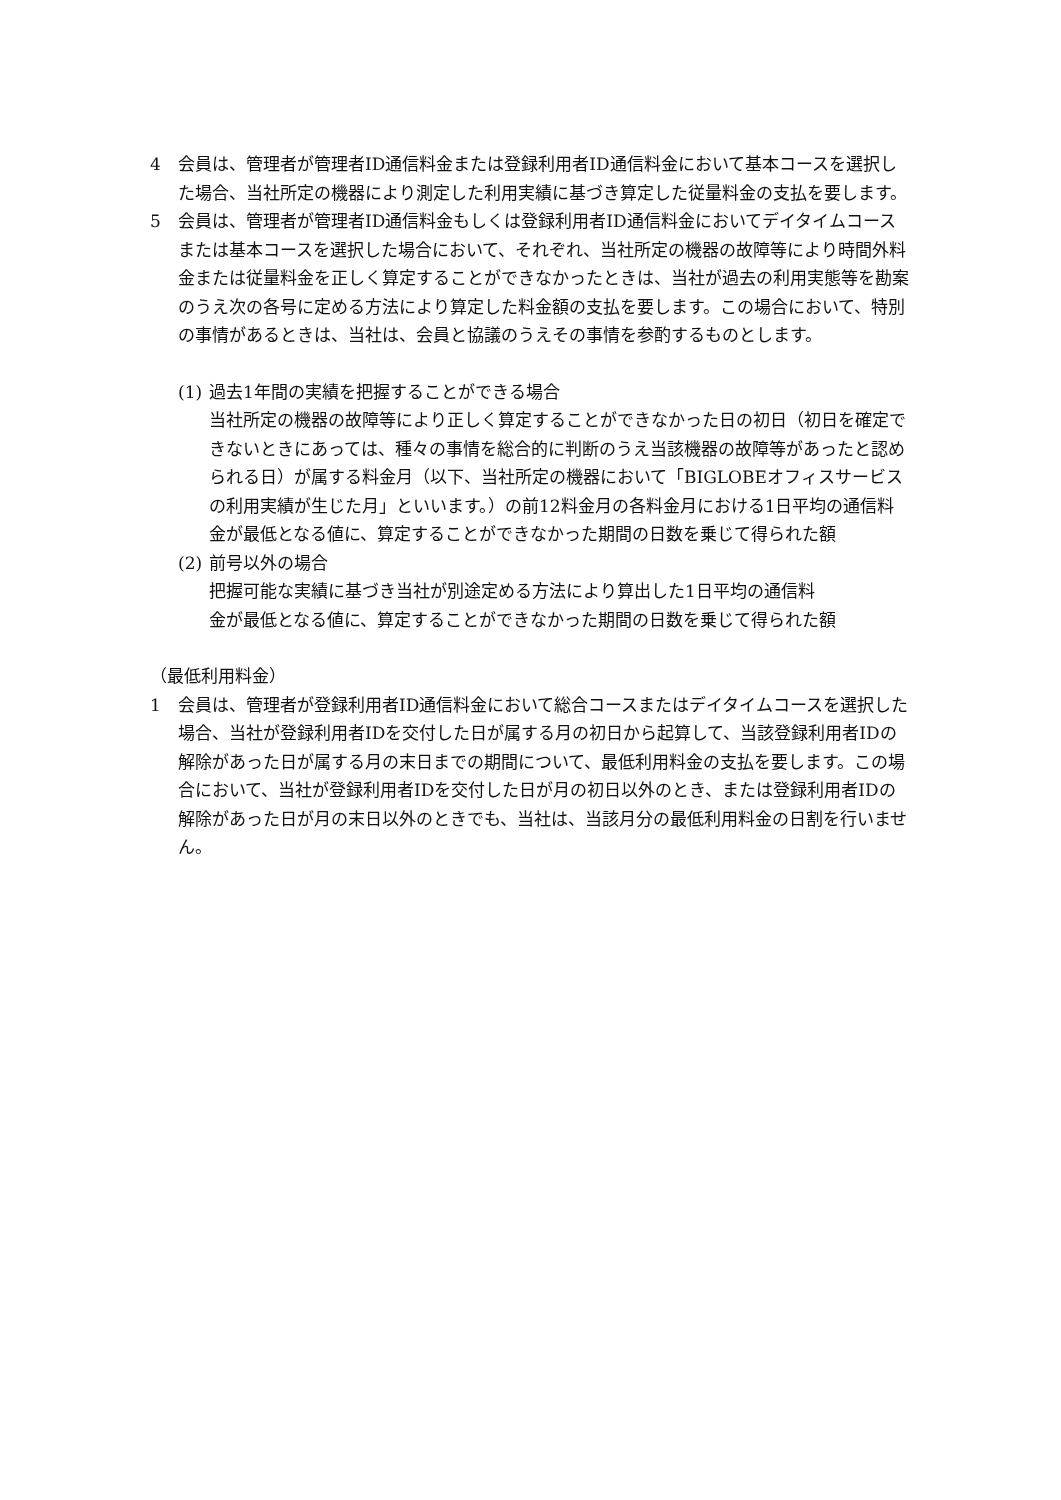4 会員は、管理者が管理者ID通信料金または登録利用者ID通信料金において基本コースを選択した場合、当社所定の機器により測定した利用実績に基づき算定した従量料金の支払を要します。
5 会員は、管理者が管理者ID通信料金もしくは登録利用者ID通信料金においてデイタイムコースまたは基本コースを選択した場合において、それぞれ、当社所定の機器の故障等により時間外料金または従量料金を正しく算定することができなかったときは、当社が過去の利用実態等を勘案のうえ次の各号に定める方法により算定した料金額の支払を要します。この場合において、特別の事情があるときは、当社は、会員と協議のうえその事情を参酌するものとします。
(1) 過去1年間の実績を把握することができる場合
当社所定の機器の故障等により正しく算定することができなかった日の初日（初日を確定できないときにあっては、種々の事情を総合的に判断のうえ当該機器の故障等があったと認められる日）が属する料金月（以下、当社所定の機器において「BIGLOBEオフィスサービスの利用実績が生じた月」といいます。）の前12料金月の各料金月における1日平均の通信料金が最低となる値に、算定することができなかった期間の日数を乗じて得られた額
(2) 前号以外の場合
把握可能な実績に基づき当社が別途定める方法により算出した1日平均の通信料
金が最低となる値に、算定することができなかった期間の日数を乗じて得られた額
（最低利用料金）
1 会員は、管理者が登録利用者ID通信料金において総合コースまたはデイタイムコースを選択した場合、当社が登録利用者IDを交付した日が属する月の初日から起算して、当該登録利用者IDの解除があった日が属する月の末日までの期間について、最低利用料金の支払を要します。この場合において、当社が登録利用者IDを交付した日が月の初日以外のとき、または登録利用者IDの解除があった日が月の末日以外のときでも、当社は、当該月分の最低利用料金の日割を行いません。